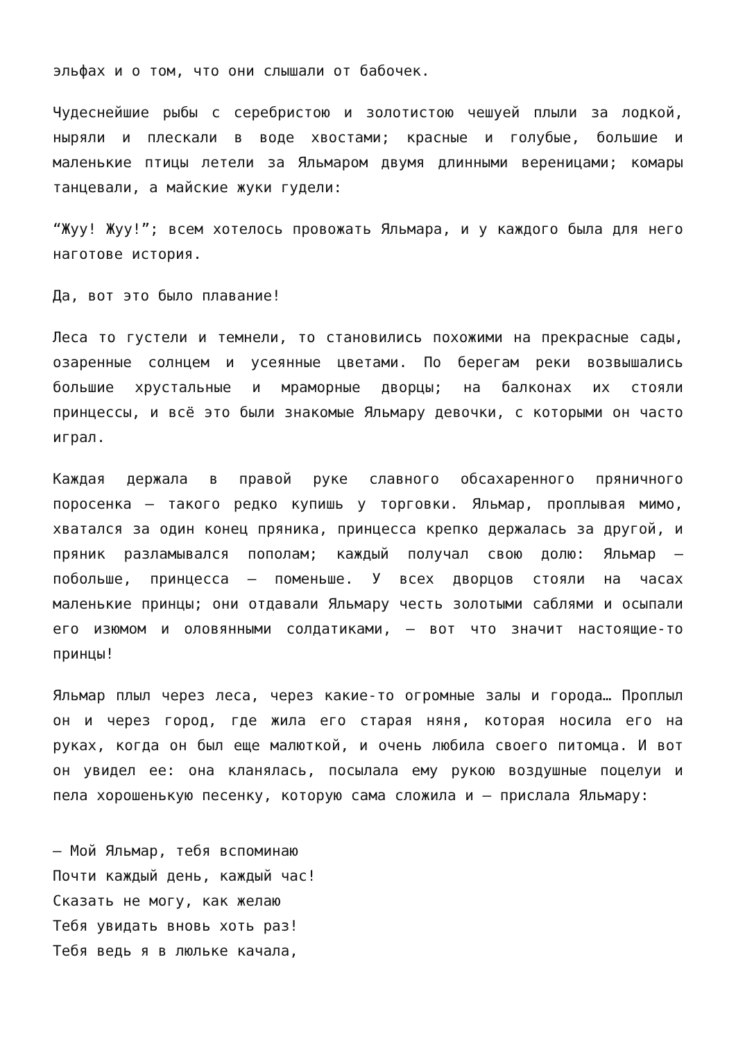эльфах и о том, что они слышали от бабочек.
Чудеснейшие рыбы с серебристою и золотистою чешуей плыли за лодкой, ныряли и плескали в воде хвостами; красные и голубые, большие и маленькие птицы летели за Яльмаром двумя длинными вереницами; комары танцевали, а майские жуки гудели:
“Жуу! Жуу!”; всем хотелось провожать Яльмара, и у каждого была для него наготове история.
Да, вот это было плавание!
Леса то густели и темнели, то становились похожими на прекрасные сады, озаренные солнцем и усеянные цветами. По берегам реки возвышались большие хрустальные и мраморные дворцы; на балконах их стояли принцессы, и всё это были знакомые Яльмару девочки, с которыми он часто играл.
Каждая держала в правой руке славного обсахаренного пряничного поросенка — такого редко купишь у торговки. Яльмар, проплывая мимо, хватался за один конец пряника, принцесса крепко держалась за другой, и пряник разламывался пополам; каждый получал свою долю: Яльмар — побольше, принцесса — поменьше. У всех дворцов стояли на часах маленькие принцы; они отдавали Яльмару честь золотыми саблями и осыпали его изюмом и оловянными солдатиками, — вот что значит настоящие-то принцы!
Яльмар плыл через леса, через какие-то огромные залы и города… Проплыл он и через город, где жила его старая няня, которая носила его на руках, когда он был еще малюткой, и очень любила своего питомца. И вот он увидел ее: она кланялась, посылала ему рукою воздушные поцелуи и пела хорошенькую песенку, которую сама сложила и — прислала Яльмару:
— Мой Яльмар, тебя вспоминаю
Почти каждый день, каждый час!
Сказать не могу, как желаю
Тебя увидать вновь хоть раз!
Тебя ведь я в люльке качала,